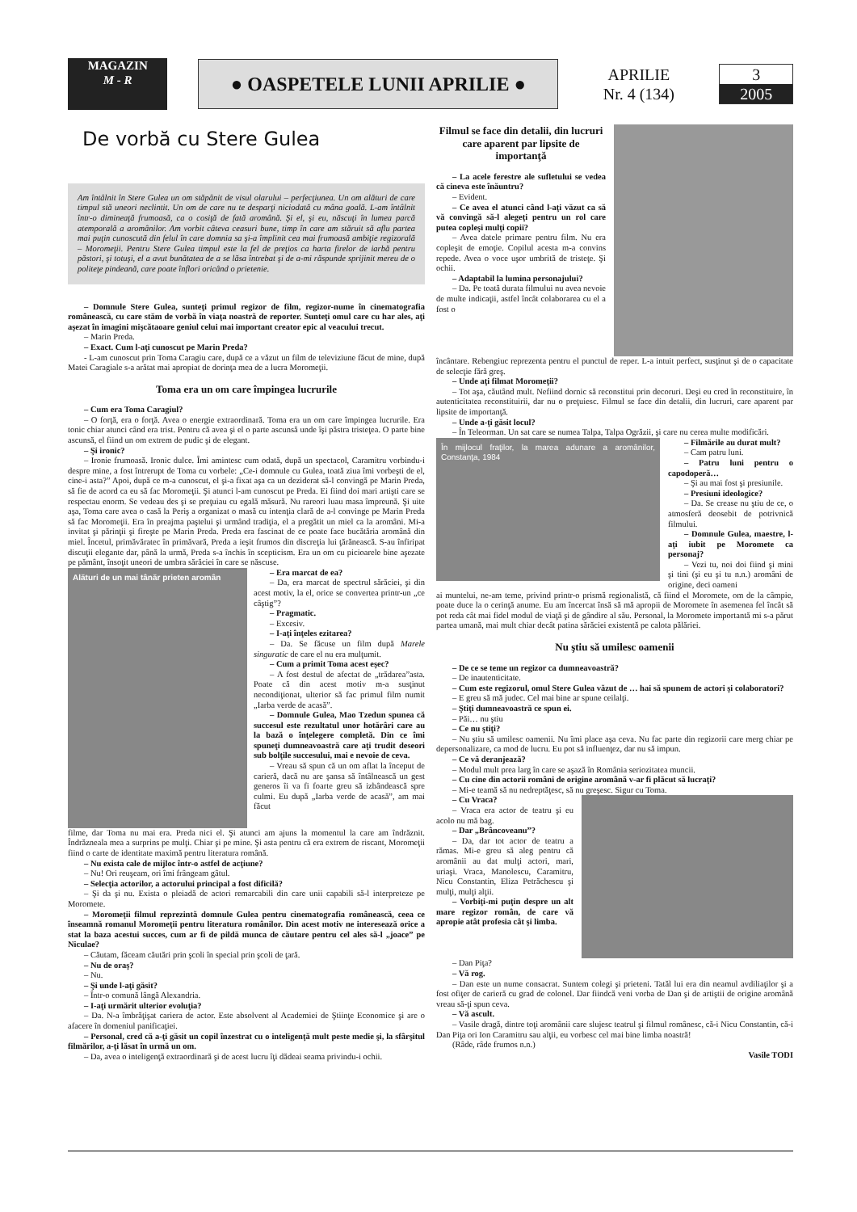MAGAZIN
M - R
● OASPETELE LUNII APRILIE ●
APRILIE
Nr. 4 (134)
3
2005
De vorbă cu Stere Gulea
Am întâlnit în Stere Gulea un om stăpânit de visul olarului – perfecţiunea. Un om alături de care timpul stă uneori neclintit. Un om de care nu te desparţi niciodată cu mâna goală. L-am întâlnit într-o dimineaţă frumoasă, ca o cosiţă de fată aromână. Şi el, şi eu, născuţi în lumea parcă atemporală a aromânilor. Am vorbit câteva ceasuri bune, timp în care am stăruit să aflu partea mai puţin cunoscută din felul în care domnia sa şi-a împlinit cea mai frumoasă ambiţie regizorală – Moromeţii. Pentru Stere Gulea timpul este la fel de preţios ca harta firelor de iarbă pentru păstori, şi totuşi, el a avut bunătatea de a se lăsa întrebat şi de a-mi răspunde sprijinit mereu de o politeţe pindeană, care poate înflori oricând o prietenie.
– Domnule Stere Gulea, sunteţi primul regizor de film, regizor-nume în cinematografia românească, cu care stăm de vorbă în viaţa noastră de reporter. Sunteţi omul care cu har ales, aţi aşezat în imagini mişcătaoare geniul celui mai important creator epic al veacului trecut.
– Marin Preda.
– Exact. Cum l-aţi cunoscut pe Marin Preda?
- L-am cunoscut prin Toma Caragiu care, după ce a văzut un film de televiziune făcut de mine, după Matei Caragiale s-a arătat mai apropiat de dorinţa mea de a lucra Moromeţii.
Toma era un om care împingea lucrurile
– Cum era Toma Caragiul?
– O forţă, era o forţă. Avea o energie extraordinară. Toma era un om care împingea lucrurile. Era tonic chiar atunci când era trist. Pentru că avea şi el o parte ascunsă unde îşi păstra tristeţea. O parte bine ascunsă, el fiind un om extrem de pudic şi de elegant.
– Şi ironic?
– Ironie frumoasă. Ironic dulce. Îmi amintesc cum odată, după un spectacol, Caramitru vorbindu-i despre mine, a fost întrerupt de Toma cu vorbele: „Ce-i domnule cu Gulea, toată ziua îmi vorbeşti de el, cine-i asta?” Apoi, după ce m-a cunoscut, el şi-a fixat aşa ca un deziderat să-l convingă pe Marin Preda, să fie de acord ca eu să fac Moromeţii. Şi atunci l-am cunoscut pe Preda. Ei fiind doi mari artişti care se respectau enorm. Se vedeau des şi se preţuiau cu egală măsură. Nu rareori luau masa împreună. Şi uite aşa, Toma care avea o casă la Periş a organizat o masă cu intenţia clară de a-l convinge pe Marin Preda să fac Moromeţii. Era în preajma paştelui şi urmând tradiţia, el a pregătit un miel ca la aromâni. Mi-a invitat şi părinţii şi fireşte pe Marin Preda. Preda era fascinat de ce poate face bucătăria aromână din miel. Încetul, primăvăratec în primăvară, Preda a ieşit frumos din discreţia lui ţărănească. S-au înfiripat discuţii elegante dar, până la urmă, Preda s-a închis în scepticism. Era un om cu picioarele bine aşezate pe pământ, însoţit uneori de umbra sărăciei în care se născuse.
Alături de un mai tânăr prieten aromân
– Era marcat de ea?
– Da, era marcat de spectrul sărăciei, şi din acest motiv, la el, orice se convertea printr-un „ce câştig”?
– Pragmatic.
– Excesiv.
– I-aţi înţeles ezitarea?
– Da. Se făcuse un film după Marele singuratic de care el nu era mulţumit.
– Cum a primit Toma acest eşec?
– A fost destul de afectat de „trădarea”asta. Poate că din acest motiv m-a susţinut necondiţionat, ulterior să fac primul film numit „Iarba verde de acasă”.
– Domnule Gulea, Mao Tzedun spunea că succesul este rezultatul unor hotărâri care au la bază o înţelegere completă. Din ce îmi spuneţi dumneavoastră care aţi trudit deseori sub bolţile succesului, mai e nevoie de ceva.
– Vreau să spun că un om aflat la început de carieră, dacă nu are şansa să întâlnească un gest generos îi va fi foarte greu să izbândească spre culmi. Eu după „Iarba verde de acasă”, am mai făcut
filme, dar Toma nu mai era. Preda nici el. Şi atunci am ajuns la momentul la care am îndrăznit. Îndrăzneala mea a surprins pe mulţi. Chiar şi pe mine. Şi asta pentru că era extrem de riscant, Moromeţii fiind o carte de identitate maximă pentru literatura română.
– Nu exista cale de mijloc într-o astfel de acţiune?
– Nu! Ori reuşeam, ori îmi frângeam gâtul.
– Selecţia actorilor, a actorului principal a fost dificilă?
– Şi da şi nu. Exista o pleiadă de actori remarcabili din care unii capabili să-l interpreteze pe Moromete.
– Moromeţii filmul reprezintă domnule Gulea pentru cinematografia românească, ceea ce înseamnă romanul Moromeţii pentru literatura românilor. Din acest motiv ne interesează orice a stat la baza acestui succes, cum ar fi de pildă munca de căutare pentru cel ales să-l „joace” pe Niculae?
– Căutam, făceam căutări prin şcoli în special prin şcoli de ţară.
– Nu de oraş?
– Nu.
– Şi unde l-aţi găsit?
– Într-o comună lângă Alexandria.
– I-aţi urmărit ulterior evoluţia?
– Da. N-a îmbrăţişat cariera de actor. Este absolvent al Academiei de Ştiinţe Economice şi are o afacere în domeniul panificaţiei.
– Personal, cred că a-ţi găsit un copil înzestrat cu o inteligenţă mult peste medie şi, la sfârşitul filmărilor, a-ţi lăsat în urmă un om.
– Da, avea o inteligenţă extraordinară şi de acest lucru îţi dădeai seama privindu-i ochii.
Filmul se face din detalii, din lucruri care aparent par lipsite de importanţă
– La acele ferestre ale sufletului se vedea că cineva este înăuntru?
– Evident.
– Ce avea el atunci când l-aţi văzut ca să vă convingă să-l alegeţi pentru un rol care putea copleşi mulţi copii?
– Avea datele primare pentru film. Nu era copleşit de emoţie. Copilul acesta m-a convins repede. Avea o voce uşor umbrită de tristeţe. Şi ochii.
– Adaptabil la lumina personajului?
– Da. Pe toată durata filmului nu avea nevoie de multe indicaţii, astfel încât colaborarea cu el a fost o
încântare. Rebengiuc reprezenta pentru el punctul de reper. L-a intuit perfect, susţinut şi de o capacitate de selecţie fără greş.
– Unde aţi filmat Moromeţii?
– Tot aşa, căutând mult. Nefiind dornic să reconstitui prin decoruri. Deşi eu cred în reconstituire, în autenticitatea reconstituirii, dar nu o preţuiesc. Filmul se face din detalii, din lucruri, care aparent par lipsite de importanţă.
– Unde a-ţi găsit locul?
– În Teleorman. Un sat care se numea Talpa, Talpa Ogrăzii, şi care nu cerea multe modificări.
În mijlocul fraţilor, la marea adunare a aromânilor, Constanţa, 1984
– Filmările au durat mult?
– Cam patru luni.
– Patru luni pentru o capodoperă…
– Şi au mai fost şi presiunile.
– Presiuni ideologice?
– Da. Se crease nu ştiu de ce, o atmosferă deosebit de potrivnică filmului.
– Domnule Gulea, maestre, l-aţi iubit pe Moromete ca personaj?
– Vezi tu, noi doi fiind şi mini şi tini (şi eu şi tu n.n.) aromâni de origine, deci oameni
ai muntelui, ne-am teme, privind printr-o prismă regionalistă, că fiind el Moromete, om de la câmpie, poate duce la o cerinţă anume. Eu am încercat însă să mă apropii de Moromete în asemenea fel încât să pot reda cât mai fidel modul de viaţă şi de gândire al său. Personal, la Moromete importantă mi s-a părut partea umană, mai mult chiar decât patina sărăciei existentă pe calota pălăriei.
Nu ştiu să umilesc oamenii
– De ce se teme un regizor ca dumneavoastră?
– De inautenticitate.
– Cum este regizorul, omul Stere Gulea văzut de … hai să spunem de actori şi colaboratori?
– E greu să mă judec. Cel mai bine ar spune ceilalţi.
– Ştiţi dumneavoastră ce spun ei.
– Păi… nu ştiu
– Ce nu ştiţi?
– Nu ştiu să umilesc oamenii. Nu îmi place aşa ceva. Nu fac parte din regizorii care merg chiar pe depersonalizare, ca mod de lucru. Eu pot să influenţez, dar nu să impun.
– Ce vă deranjează?
– Modul mult prea larg în care se aşază în România seriozitatea muncii.
– Cu cine din actorii români de origine aromână v-ar fi plăcut să lucraţi?
– Mi-e teamă să nu nedreptăţesc, să nu greşesc. Sigur cu Toma.
– Cu Vraca?
– Vraca era actor de teatru şi eu acolo nu mă bag.
– Dar „Brâncoveanu”?
– Da, dar tot actor de teatru a rămas. Mi-e greu să aleg pentru că aromânii au dat mulţi actori, mari, uriaşi. Vraca, Manolescu, Caramitru, Nicu Constantin, Eliza Petrăchescu şi mulţi, mulţi alţii.
– Vorbiţi-mi puţin despre un alt mare regizor român, de care vă apropie atât profesia cât şi limba.
– Dan Piţa?
– Vă rog.
– Dan este un nume consacrat. Suntem colegi şi prieteni. Tatăl lui era din neamul avdiliaţilor şi a fost ofiţer de carieră cu grad de colonel. Dar fiindcă veni vorba de Dan şi de artiştii de origine aromână vreau să-ţi spun ceva.
– Vă ascult.
– Vasile dragă, dintre toţi aromânii care slujesc teatrul şi filmul românesc, că-i Nicu Constantin, că-i Dan Piţa ori Ion Caramitru sau alţii, eu vorbesc cel mai bine limba noastră!
(Râde, râde frumos n.n.)
Vasile TODI